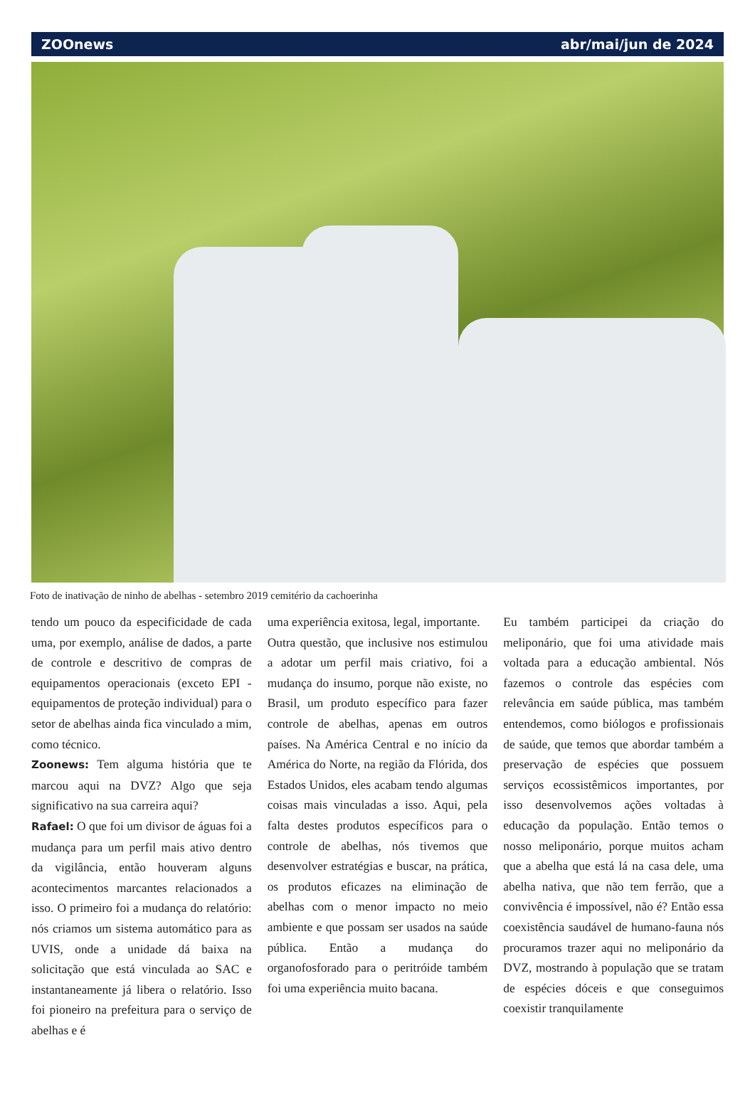ZOOnews abr/mai/jun de 2024
Foto de inativação de ninho de abelhas - setembro 2019 cemitério da cachoerinha
tendo um pouco da especificidade de cada uma, por exemplo, análise de dados, a parte de controle e descritivo de compras de equipamentos operacionais (exceto EPI - equipamentos de proteção individual) para o setor de abelhas ainda fica vinculado a mim, como técnico.
Zoonews: Tem alguma história que te marcou aqui na DVZ? Algo que seja significativo na sua carreira aqui?
Rafael: O que foi um divisor de águas foi a mudança para um perfil mais ativo dentro da vigilância, então houveram alguns acontecimentos marcantes relacionados a isso. O primeiro foi a mudança do relatório: nós criamos um sistema automático para as UVIS, onde a unidade dá baixa na solicitação que está vinculada ao SAC e instantaneamente já libera o relatório. Isso foi pioneiro na prefeitura para o serviço de abelhas e é
uma experiência exitosa, legal, importante.
Outra questão, que inclusive nos estimulou a adotar um perfil mais criativo, foi a mudança do insumo, porque não existe, no Brasil, um produto específico para fazer controle de abelhas, apenas em outros países. Na América Central e no início da América do Norte, na região da Flórida, dos Estados Unidos, eles acabam tendo algumas coisas mais vinculadas a isso. Aqui, pela falta destes produtos específicos para o controle de abelhas, nós tivemos que desenvolver estratégias e buscar, na prática, os produtos eficazes na eliminação de abelhas com o menor impacto no meio ambiente e que possam ser usados na saúde pública. Então a mudança do organofosforado para o peritróide também foi uma experiência muito bacana.
Eu também participei da criação do meliponário, que foi uma atividade mais voltada para a educação ambiental. Nós fazemos o controle das espécies com relevância em saúde pública, mas também entendemos, como biólogos e profissionais de saúde, que temos que abordar também a preservação de espécies que possuem serviços ecossistêmicos importantes, por isso desenvolvemos ações voltadas à educação da população. Então temos o nosso meliponário, porque muitos acham que a abelha que está lá na casa dele, uma abelha nativa, que não tem ferrão, que a convivência é impossível, não é? Então essa coexistência saudável de humano-fauna nós procuramos trazer aqui no meliponário da DVZ, mostrando à população que se tratam de espécies dóceis e que conseguimos coexistir tranquilamente